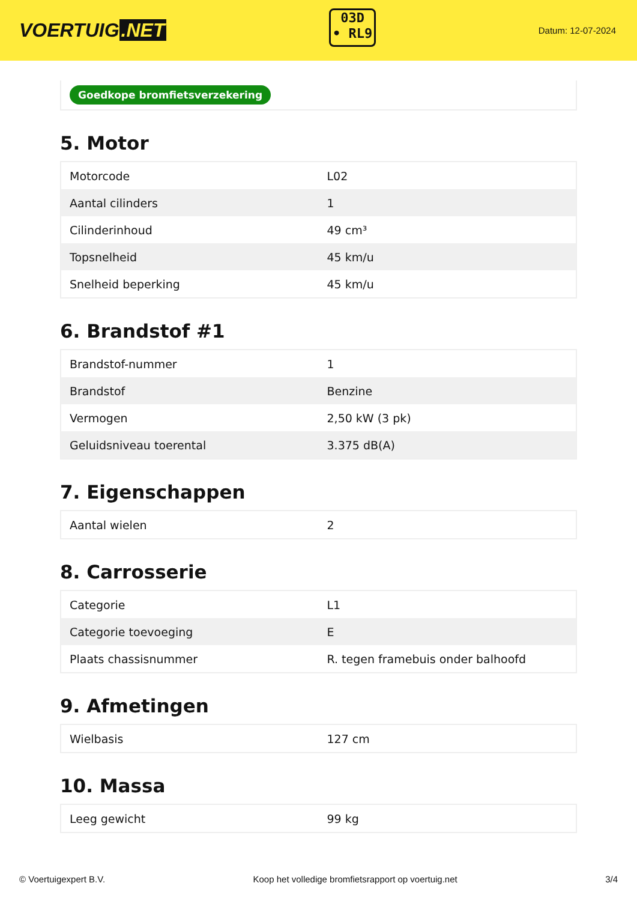VOERTUIG.NET
03D
• RL9
Datum: 12-07-2024
Goedkope bromfietsverzekering
5. Motor
| Motorcode | L02 |
| Aantal cilinders | 1 |
| Cilinderinhoud | 49 cm³ |
| Topsnelheid | 45 km/u |
| Snelheid beperking | 45 km/u |
6. Brandstof #1
| Brandstof-nummer | 1 |
| Brandstof | Benzine |
| Vermogen | 2,50 kW (3 pk) |
| Geluidsniveau toerental | 3.375 dB(A) |
7. Eigenschappen
| Aantal wielen | 2 |
8. Carrosserie
| Categorie | L1 |
| Categorie toevoeging | E |
| Plaats chassisnummer | R. tegen framebuis onder balhoofd |
9. Afmetingen
| Wielbasis | 127 cm |
10. Massa
| Leeg gewicht | 99 kg |
© Voertuigexpert B.V. Koop het volledige bromfietsrapport op voertuig.net 3/4